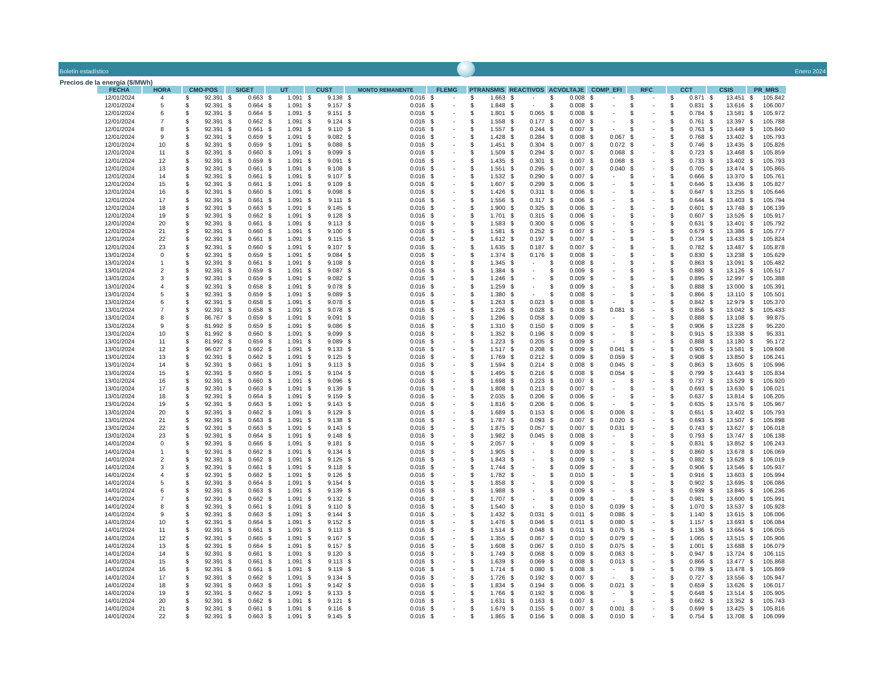Boletín estadístico Enero 2024
Precios de la energía ($/MWh)
| FECHA | HORA | CMO-POS | SIGET | UT | CUST | MONTO REMANENTE | FLEMG | PTRANSMIS | REACTIVOS | ACVOLTAJE | COMP_EFI | RFC | CCT | CSIS | PR_MRS |
| --- | --- | --- | --- | --- | --- | --- | --- | --- | --- | --- | --- | --- | --- | --- | --- |
| 12/01/2024 | 4 | $ 92.391 | $ 0.663 | $ 1.091 | $ 9.138 | $ 0.016 | $ - | $ 1.663 | $ - | $ 0.008 | $ - | $ - | $ 0.871 | $ 13.451 | $ 105.842 |
| 12/01/2024 | 5 | $ 92.391 | $ 0.664 | $ 1.091 | $ 9.157 | $ 0.016 | $ - | $ 1.848 | $ - | $ 0.008 | $ - | $ - | $ 0.831 | $ 13.616 | $ 106.007 |
| 12/01/2024 | 6 | $ 92.391 | $ 0.664 | $ 1.091 | $ 9.151 | $ 0.016 | $ - | $ 1.801 | $ 0.065 | $ 0.008 | $ - | $ - | $ 0.784 | $ 13.581 | $ 105.972 |
| 12/01/2024 | 7 | $ 92.391 | $ 0.662 | $ 1.091 | $ 9.124 | $ 0.016 | $ - | $ 1.558 | $ 0.177 | $ 0.007 | $ - | $ - | $ 0.761 | $ 13.397 | $ 105.788 |
| 12/01/2024 | 8 | $ 92.391 | $ 0.661 | $ 1.091 | $ 9.110 | $ 0.016 | $ - | $ 1.557 | $ 0.244 | $ 0.007 | $ - | $ - | $ 0.763 | $ 13.449 | $ 105.840 |
| 12/01/2024 | 9 | $ 92.391 | $ 0.659 | $ 1.091 | $ 9.082 | $ 0.016 | $ - | $ 1.428 | $ 0.284 | $ 0.008 | $ 0.067 | $ - | $ 0.768 | $ 13.402 | $ 105.793 |
| 12/01/2024 | 10 | $ 92.391 | $ 0.659 | $ 1.091 | $ 9.088 | $ 0.016 | $ - | $ 1.451 | $ 0.304 | $ 0.007 | $ 0.072 | $ - | $ 0.746 | $ 13.435 | $ 105.826 |
| 12/01/2024 | 11 | $ 92.391 | $ 0.660 | $ 1.091 | $ 9.099 | $ 0.016 | $ - | $ 1.509 | $ 0.294 | $ 0.007 | $ 0.068 | $ - | $ 0.723 | $ 13.468 | $ 105.859 |
| 12/01/2024 | 12 | $ 92.391 | $ 0.659 | $ 1.091 | $ 9.091 | $ 0.016 | $ - | $ 1.435 | $ 0.301 | $ 0.007 | $ 0.068 | $ - | $ 0.733 | $ 13.402 | $ 105.793 |
| 12/01/2024 | 13 | $ 92.391 | $ 0.661 | $ 1.091 | $ 9.108 | $ 0.016 | $ - | $ 1.551 | $ 0.295 | $ 0.007 | $ 0.040 | $ - | $ 0.705 | $ 13.474 | $ 105.865 |
| 12/01/2024 | 14 | $ 92.391 | $ 0.661 | $ 1.091 | $ 9.107 | $ 0.016 | $ - | $ 1.532 | $ 0.290 | $ 0.007 | $ - | $ - | $ 0.666 | $ 13.370 | $ 105.761 |
| 12/01/2024 | 15 | $ 92.391 | $ 0.661 | $ 1.091 | $ 9.109 | $ 0.016 | $ - | $ 1.607 | $ 0.299 | $ 0.006 | $ - | $ - | $ 0.646 | $ 13.436 | $ 105.827 |
| 12/01/2024 | 16 | $ 92.391 | $ 0.660 | $ 1.091 | $ 9.098 | $ 0.016 | $ - | $ 1.426 | $ 0.311 | $ 0.006 | $ - | $ - | $ 0.647 | $ 13.255 | $ 105.646 |
| 12/01/2024 | 17 | $ 92.391 | $ 0.661 | $ 1.091 | $ 9.111 | $ 0.016 | $ - | $ 1.556 | $ 0.317 | $ 0.006 | $ - | $ - | $ 0.644 | $ 13.403 | $ 105.794 |
| 12/01/2024 | 18 | $ 92.391 | $ 0.663 | $ 1.091 | $ 9.145 | $ 0.016 | $ - | $ 1.900 | $ 0.325 | $ 0.006 | $ - | $ - | $ 0.601 | $ 13.748 | $ 106.139 |
| 12/01/2024 | 19 | $ 92.391 | $ 0.662 | $ 1.091 | $ 9.128 | $ 0.016 | $ - | $ 1.701 | $ 0.315 | $ 0.006 | $ - | $ - | $ 0.607 | $ 13.526 | $ 105.917 |
| 12/01/2024 | 20 | $ 92.391 | $ 0.661 | $ 1.091 | $ 9.113 | $ 0.016 | $ - | $ 1.583 | $ 0.300 | $ 0.006 | $ - | $ - | $ 0.631 | $ 13.401 | $ 105.792 |
| 12/01/2024 | 21 | $ 92.391 | $ 0.660 | $ 1.091 | $ 9.100 | $ 0.016 | $ - | $ 1.581 | $ 0.252 | $ 0.007 | $ - | $ - | $ 0.679 | $ 13.386 | $ 105.777 |
| 12/01/2024 | 22 | $ 92.391 | $ 0.661 | $ 1.091 | $ 9.115 | $ 0.016 | $ - | $ 1.612 | $ 0.197 | $ 0.007 | $ - | $ - | $ 0.734 | $ 13.433 | $ 105.824 |
| 12/01/2024 | 23 | $ 92.391 | $ 0.660 | $ 1.091 | $ 9.107 | $ 0.016 | $ - | $ 1.635 | $ 0.187 | $ 0.007 | $ - | $ - | $ 0.782 | $ 13.487 | $ 105.878 |
| 13/01/2024 | 0 | $ 92.391 | $ 0.659 | $ 1.091 | $ 9.084 | $ 0.016 | $ - | $ 1.374 | $ 0.176 | $ 0.008 | $ - | $ - | $ 0.830 | $ 13.238 | $ 105.629 |
| 13/01/2024 | 1 | $ 92.391 | $ 0.661 | $ 1.091 | $ 9.108 | $ 0.016 | $ - | $ 1.345 | $ - | $ 0.008 | $ - | $ - | $ 0.863 | $ 13.091 | $ 105.482 |
| 13/01/2024 | 2 | $ 92.391 | $ 0.659 | $ 1.091 | $ 9.087 | $ 0.016 | $ - | $ 1.384 | $ - | $ 0.009 | $ - | $ - | $ 0.880 | $ 13.126 | $ 105.517 |
| 13/01/2024 | 3 | $ 92.391 | $ 0.659 | $ 1.091 | $ 9.082 | $ 0.016 | $ - | $ 1.246 | $ - | $ 0.009 | $ - | $ - | $ 0.895 | $ 12.997 | $ 105.388 |
| 13/01/2024 | 4 | $ 92.391 | $ 0.658 | $ 1.091 | $ 9.078 | $ 0.016 | $ - | $ 1.259 | $ - | $ 0.009 | $ - | $ - | $ 0.888 | $ 13.000 | $ 105.391 |
| 13/01/2024 | 5 | $ 92.391 | $ 0.659 | $ 1.091 | $ 9.089 | $ 0.016 | $ - | $ 1.380 | $ - | $ 0.008 | $ - | $ - | $ 0.866 | $ 13.110 | $ 105.501 |
| 13/01/2024 | 6 | $ 92.391 | $ 0.658 | $ 1.091 | $ 9.078 | $ 0.016 | $ - | $ 1.263 | $ 0.023 | $ 0.008 | $ - | $ - | $ 0.842 | $ 12.979 | $ 105.370 |
| 13/01/2024 | 7 | $ 92.391 | $ 0.658 | $ 1.091 | $ 9.078 | $ 0.016 | $ - | $ 1.226 | $ 0.028 | $ 0.008 | $ 0.081 | $ - | $ 0.856 | $ 13.042 | $ 105.433 |
| 13/01/2024 | 8 | $ 86.767 | $ 0.659 | $ 1.091 | $ 9.091 | $ 0.016 | $ - | $ 1.296 | $ 0.058 | $ 0.009 | $ - | $ - | $ 0.888 | $ 13.108 | $ 99.875 |
| 13/01/2024 | 9 | $ 81.992 | $ 0.659 | $ 1.091 | $ 9.086 | $ 0.016 | $ - | $ 1.310 | $ 0.150 | $ 0.009 | $ - | $ - | $ 0.906 | $ 13.228 | $ 95.220 |
| 13/01/2024 | 10 | $ 81.992 | $ 0.660 | $ 1.091 | $ 9.099 | $ 0.016 | $ - | $ 1.352 | $ 0.196 | $ 0.009 | $ - | $ - | $ 0.915 | $ 13.338 | $ 95.331 |
| 13/01/2024 | 11 | $ 81.992 | $ 0.659 | $ 1.091 | $ 9.089 | $ 0.016 | $ - | $ 1.223 | $ 0.205 | $ 0.009 | $ - | $ - | $ 0.888 | $ 13.180 | $ 95.172 |
| 13/01/2024 | 12 | $ 96.027 | $ 0.662 | $ 1.091 | $ 9.133 | $ 0.016 | $ - | $ 1.517 | $ 0.208 | $ 0.009 | $ 0.041 | $ - | $ 0.905 | $ 13.581 | $ 109.608 |
| 13/01/2024 | 13 | $ 92.391 | $ 0.662 | $ 1.091 | $ 9.125 | $ 0.016 | $ - | $ 1.769 | $ 0.212 | $ 0.009 | $ 0.059 | $ - | $ 0.908 | $ 13.850 | $ 106.241 |
| 13/01/2024 | 14 | $ 92.391 | $ 0.661 | $ 1.091 | $ 9.113 | $ 0.016 | $ - | $ 1.594 | $ 0.214 | $ 0.008 | $ 0.045 | $ - | $ 0.863 | $ 13.605 | $ 105.996 |
| 13/01/2024 | 15 | $ 92.391 | $ 0.660 | $ 1.091 | $ 9.104 | $ 0.016 | $ - | $ 1.495 | $ 0.216 | $ 0.008 | $ 0.054 | $ - | $ 0.799 | $ 13.443 | $ 105.834 |
| 13/01/2024 | 16 | $ 92.391 | $ 0.660 | $ 1.091 | $ 9.096 | $ 0.016 | $ - | $ 1.698 | $ 0.223 | $ 0.007 | $ - | $ - | $ 0.737 | $ 13.529 | $ 105.920 |
| 13/01/2024 | 17 | $ 92.391 | $ 0.663 | $ 1.091 | $ 9.139 | $ 0.016 | $ - | $ 1.808 | $ 0.213 | $ 0.007 | $ - | $ - | $ 0.693 | $ 13.630 | $ 106.021 |
| 13/01/2024 | 18 | $ 92.391 | $ 0.664 | $ 1.091 | $ 9.159 | $ 0.016 | $ - | $ 2.035 | $ 0.206 | $ 0.006 | $ - | $ - | $ 0.637 | $ 13.814 | $ 106.205 |
| 13/01/2024 | 19 | $ 92.391 | $ 0.663 | $ 1.091 | $ 9.143 | $ 0.016 | $ - | $ 1.816 | $ 0.206 | $ 0.006 | $ - | $ - | $ 0.635 | $ 13.576 | $ 105.967 |
| 13/01/2024 | 20 | $ 92.391 | $ 0.662 | $ 1.091 | $ 9.129 | $ 0.016 | $ - | $ 1.689 | $ 0.153 | $ 0.006 | $ 0.006 | $ - | $ 0.651 | $ 13.402 | $ 105.793 |
| 13/01/2024 | 21 | $ 92.391 | $ 0.663 | $ 1.091 | $ 9.138 | $ 0.016 | $ - | $ 1.787 | $ 0.093 | $ 0.007 | $ 0.020 | $ - | $ 0.693 | $ 13.507 | $ 105.898 |
| 13/01/2024 | 22 | $ 92.391 | $ 0.663 | $ 1.091 | $ 9.143 | $ 0.016 | $ - | $ 1.875 | $ 0.057 | $ 0.007 | $ 0.031 | $ - | $ 0.743 | $ 13.627 | $ 106.018 |
| 13/01/2024 | 23 | $ 92.391 | $ 0.664 | $ 1.091 | $ 9.148 | $ 0.016 | $ - | $ 1.982 | $ 0.045 | $ 0.008 | $ - | $ - | $ 0.793 | $ 13.747 | $ 106.138 |
| 14/01/2024 | 0 | $ 92.391 | $ 0.666 | $ 1.091 | $ 9.181 | $ 0.016 | $ - | $ 2.057 | $ - | $ 0.009 | $ - | $ - | $ 0.831 | $ 13.852 | $ 106.243 |
| 14/01/2024 | 1 | $ 92.391 | $ 0.662 | $ 1.091 | $ 9.134 | $ 0.016 | $ - | $ 1.905 | $ - | $ 0.009 | $ - | $ - | $ 0.860 | $ 13.678 | $ 106.069 |
| 14/01/2024 | 2 | $ 92.391 | $ 0.662 | $ 1.091 | $ 9.125 | $ 0.016 | $ - | $ 1.843 | $ - | $ 0.009 | $ - | $ - | $ 0.882 | $ 13.628 | $ 106.019 |
| 14/01/2024 | 3 | $ 92.391 | $ 0.661 | $ 1.091 | $ 9.118 | $ 0.016 | $ - | $ 1.744 | $ - | $ 0.009 | $ - | $ - | $ 0.906 | $ 13.546 | $ 105.937 |
| 14/01/2024 | 4 | $ 92.391 | $ 0.662 | $ 1.091 | $ 9.126 | $ 0.016 | $ - | $ 1.782 | $ - | $ 0.010 | $ - | $ - | $ 0.916 | $ 13.603 | $ 105.994 |
| 14/01/2024 | 5 | $ 92.391 | $ 0.664 | $ 1.091 | $ 9.154 | $ 0.016 | $ - | $ 1.858 | $ - | $ 0.009 | $ - | $ - | $ 0.902 | $ 13.695 | $ 106.086 |
| 14/01/2024 | 6 | $ 92.391 | $ 0.663 | $ 1.091 | $ 9.139 | $ 0.016 | $ - | $ 1.988 | $ - | $ 0.009 | $ - | $ - | $ 0.939 | $ 13.845 | $ 106.236 |
| 14/01/2024 | 7 | $ 92.391 | $ 0.662 | $ 1.091 | $ 9.132 | $ 0.016 | $ - | $ 1.707 | $ - | $ 0.009 | $ - | $ - | $ 0.981 | $ 13.600 | $ 105.991 |
| 14/01/2024 | 8 | $ 92.391 | $ 0.661 | $ 1.091 | $ 9.110 | $ 0.016 | $ - | $ 1.540 | $ - | $ 0.010 | $ 0.039 | $ - | $ 1.070 | $ 13.537 | $ 105.928 |
| 14/01/2024 | 9 | $ 92.391 | $ 0.663 | $ 1.091 | $ 9.144 | $ 0.016 | $ - | $ 1.432 | $ 0.031 | $ 0.011 | $ 0.086 | $ - | $ 1.140 | $ 13.615 | $ 106.006 |
| 14/01/2024 | 10 | $ 92.391 | $ 0.664 | $ 1.091 | $ 9.152 | $ 0.016 | $ - | $ 1.476 | $ 0.046 | $ 0.011 | $ 0.080 | $ - | $ 1.157 | $ 13.693 | $ 106.084 |
| 14/01/2024 | 11 | $ 92.391 | $ 0.661 | $ 1.091 | $ 9.113 | $ 0.016 | $ - | $ 1.514 | $ 0.048 | $ 0.011 | $ 0.075 | $ - | $ 1.136 | $ 13.664 | $ 106.055 |
| 14/01/2024 | 12 | $ 92.391 | $ 0.665 | $ 1.091 | $ 9.167 | $ 0.016 | $ - | $ 1.355 | $ 0.067 | $ 0.010 | $ 0.079 | $ - | $ 1.065 | $ 13.515 | $ 105.906 |
| 14/01/2024 | 13 | $ 92.391 | $ 0.664 | $ 1.091 | $ 9.157 | $ 0.016 | $ - | $ 1.608 | $ 0.067 | $ 0.010 | $ 0.075 | $ - | $ 1.001 | $ 13.688 | $ 106.079 |
| 14/01/2024 | 14 | $ 92.391 | $ 0.661 | $ 1.091 | $ 9.120 | $ 0.016 | $ - | $ 1.749 | $ 0.068 | $ 0.009 | $ 0.063 | $ - | $ 0.947 | $ 13.724 | $ 106.115 |
| 14/01/2024 | 15 | $ 92.391 | $ 0.661 | $ 1.091 | $ 9.113 | $ 0.016 | $ - | $ 1.639 | $ 0.069 | $ 0.008 | $ 0.013 | $ - | $ 0.866 | $ 13.477 | $ 105.868 |
| 14/01/2024 | 16 | $ 92.391 | $ 0.661 | $ 1.091 | $ 9.119 | $ 0.016 | $ - | $ 1.714 | $ 0.080 | $ 0.008 | $ - | $ - | $ 0.789 | $ 13.478 | $ 105.869 |
| 14/01/2024 | 17 | $ 92.391 | $ 0.662 | $ 1.091 | $ 9.134 | $ 0.016 | $ - | $ 1.726 | $ 0.192 | $ 0.007 | $ - | $ - | $ 0.727 | $ 13.556 | $ 105.947 |
| 14/01/2024 | 18 | $ 92.391 | $ 0.663 | $ 1.091 | $ 9.142 | $ 0.016 | $ - | $ 1.834 | $ 0.194 | $ 0.006 | $ 0.021 | $ - | $ 0.659 | $ 13.626 | $ 106.017 |
| 14/01/2024 | 19 | $ 92.391 | $ 0.662 | $ 1.091 | $ 9.133 | $ 0.016 | $ - | $ 1.766 | $ 0.192 | $ 0.006 | $ - | $ - | $ 0.648 | $ 13.514 | $ 105.905 |
| 14/01/2024 | 20 | $ 92.391 | $ 0.662 | $ 1.091 | $ 9.121 | $ 0.016 | $ - | $ 1.631 | $ 0.163 | $ 0.007 | $ - | $ - | $ 0.662 | $ 13.352 | $ 105.743 |
| 14/01/2024 | 21 | $ 92.391 | $ 0.661 | $ 1.091 | $ 9.116 | $ 0.016 | $ - | $ 1.679 | $ 0.155 | $ 0.007 | $ 0.001 | $ - | $ 0.699 | $ 13.425 | $ 105.816 |
| 14/01/2024 | 22 | $ 92.391 | $ 0.663 | $ 1.091 | $ 9.145 | $ 0.016 | $ - | $ 1.865 | $ 0.156 | $ 0.008 | $ 0.010 | $ - | $ 0.754 | $ 13.708 | $ 106.099 |